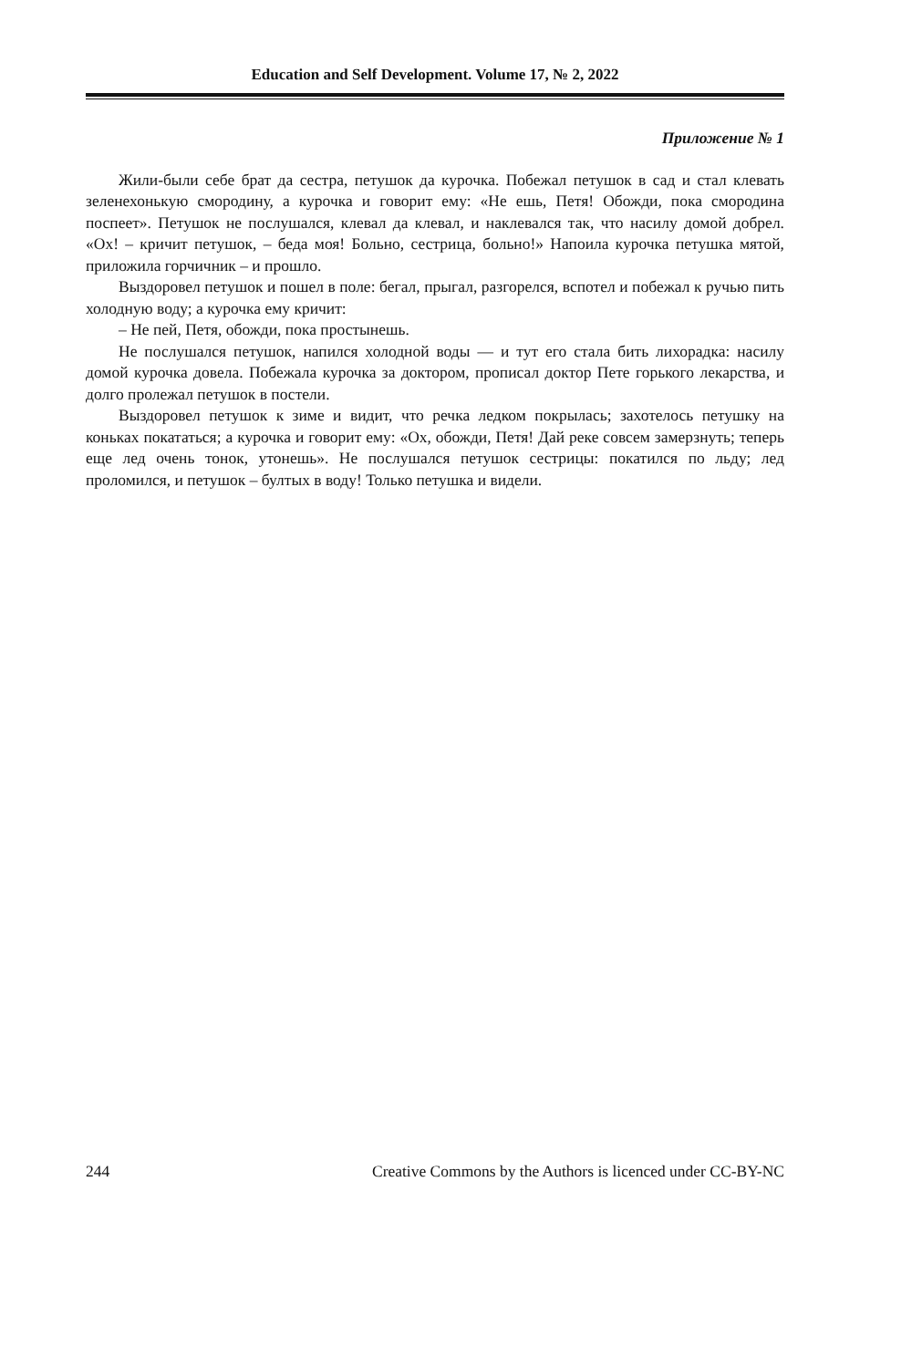Education and Self Development. Volume 17, № 2, 2022
Приложение № 1
Жили-были себе брат да сестра, петушок да курочка. Побежал петушок в сад и стал клевать зеленехонькую смородину, а курочка и говорит ему: «Не ешь, Петя! Обожди, пока смородина поспеет». Петушок не послушался, клевал да клевал, и наклевался так, что насилу домой добрел. «Ох! – кричит петушок, – беда моя! Больно, сестрица, больно!» Напоила курочка петушка мятой, приложила горчичник – и прошло.
Выздоровел петушок и пошел в поле: бегал, прыгал, разгорелся, вспотел и побежал к ручью пить холодную воду; а курочка ему кричит:
– Не пей, Петя, обожди, пока простынешь.
Не послушался петушок, напился холодной воды — и тут его стала бить лихорадка: насилу домой курочка довела. Побежала курочка за доктором, прописал доктор Пете горького лекарства, и долго пролежал петушок в постели.
Выздоровел петушок к зиме и видит, что речка ледком покрылась; захотелось петушку на коньках покататься; а курочка и говорит ему: «Ох, обожди, Петя! Дай реке совсем замерзнуть; теперь еще лед очень тонок, утонешь». Не послушался петушок сестрицы: покатился по льду; лед проломился, и петушок – бултых в воду! Только петушка и видели.
244 Creative Commons by the Authors is licenced under CC-BY-NC